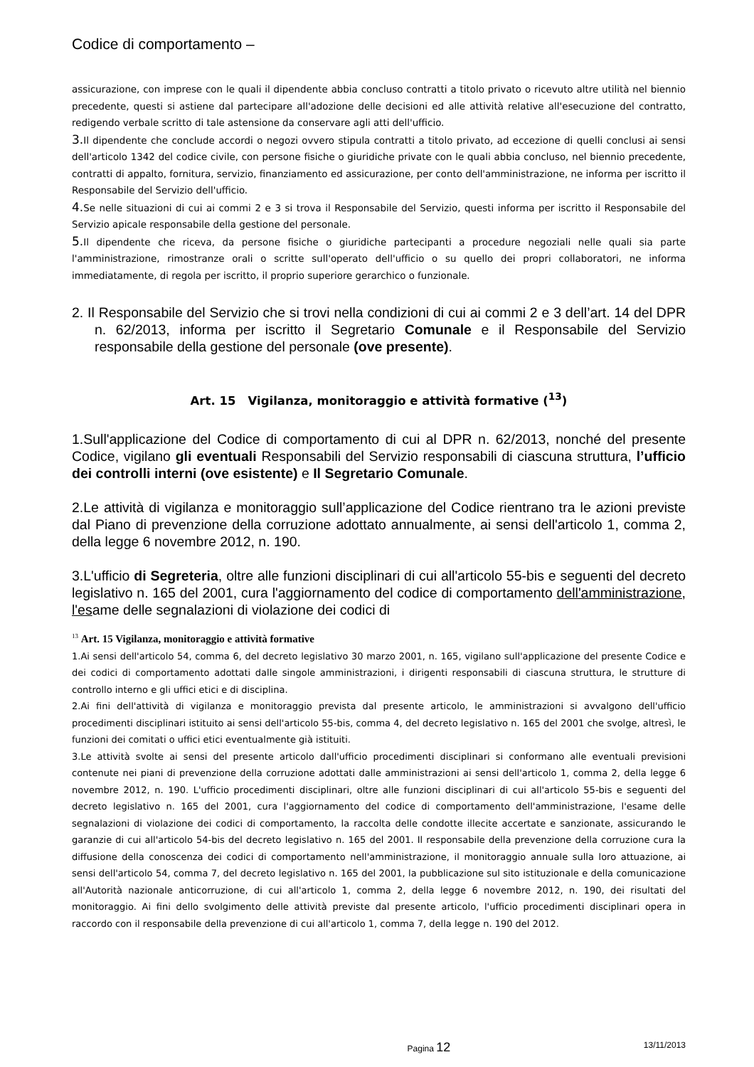Codice di comportamento –
assicurazione, con imprese con le quali il dipendente abbia concluso contratti a titolo privato o ricevuto altre utilità nel biennio precedente, questi si astiene dal partecipare all'adozione delle decisioni ed alle attività relative all'esecuzione del contratto, redigendo verbale scritto di tale astensione da conservare agli atti dell'ufficio.
3. Il dipendente che conclude accordi o negozi ovvero stipula contratti a titolo privato, ad eccezione di quelli conclusi ai sensi dell'articolo 1342 del codice civile, con persone fisiche o giuridiche private con le quali abbia concluso, nel biennio precedente, contratti di appalto, fornitura, servizio, finanziamento ed assicurazione, per conto dell'amministrazione, ne informa per iscritto il Responsabile del Servizio dell'ufficio.
4. Se nelle situazioni di cui ai commi 2 e 3 si trova il Responsabile del Servizio, questi informa per iscritto il Responsabile del Servizio apicale responsabile della gestione del personale.
5. Il dipendente che riceva, da persone fisiche o giuridiche partecipanti a procedure negoziali nelle quali sia parte l'amministrazione, rimostranze orali o scritte sull'operato dell'ufficio o su quello dei propri collaboratori, ne informa immediatamente, di regola per iscritto, il proprio superiore gerarchico o funzionale.
2. Il Responsabile del Servizio che si trovi nella condizioni di cui ai commi 2 e 3 dell’art. 14 del DPR n. 62/2013, informa per iscritto il Segretario Comunale e il Responsabile del Servizio responsabile della gestione del personale (ove presente).
Art. 15 Vigilanza, monitoraggio e attività formative (<sup>13</sup>)
1.Sull'applicazione del Codice di comportamento di cui al DPR n. 62/2013, nonché del presente Codice, vigilano gli eventuali Responsabili del Servizio responsabili di ciascuna struttura, l’ufficio dei controlli interni (ove esistente) e Il Segretario Comunale.
2.Le attività di vigilanza e monitoraggio sull’applicazione del Codice rientrano tra le azioni previste dal Piano di prevenzione della corruzione adottato annualmente, ai sensi dell'articolo 1, comma 2, della legge 6 novembre 2012, n. 190.
3.L'ufficio di Segreteria, oltre alle funzioni disciplinari di cui all'articolo 55-bis e seguenti del decreto legislativo n. 165 del 2001, cura l'aggiornamento del codice di comportamento dell'amministrazione, l'esame delle segnalazioni di violazione dei codici di
<sup>13</sup> Art. 15 Vigilanza, monitoraggio e attività formative
1.Ai sensi dell'articolo 54, comma 6, del decreto legislativo 30 marzo 2001, n. 165, vigilano sull'applicazione del presente Codice e dei codici di comportamento adottati dalle singole amministrazioni, i dirigenti responsabili di ciascuna struttura, le strutture di controllo interno e gli uffici etici e di disciplina.
2.Ai fini dell'attività di vigilanza e monitoraggio prevista dal presente articolo, le amministrazioni si avvalgono dell'ufficio procedimenti disciplinari istituito ai sensi dell'articolo 55-bis, comma 4, del decreto legislativo n. 165 del 2001 che svolge, altresì, le funzioni dei comitati o uffici etici eventualmente già istituiti.
3.Le attività svolte ai sensi del presente articolo dall'ufficio procedimenti disciplinari si conformano alle eventuali previsioni contenute nei piani di prevenzione della corruzione adottati dalle amministrazioni ai sensi dell'articolo 1, comma 2, della legge 6 novembre 2012, n. 190. L'ufficio procedimenti disciplinari, oltre alle funzioni disciplinari di cui all'articolo 55-bis e seguenti del decreto legislativo n. 165 del 2001, cura l'aggiornamento del codice di comportamento dell'amministrazione, l'esame delle segnalazioni di violazione dei codici di comportamento, la raccolta delle condotte illecite accertate e sanzionate, assicurando le garanzie di cui all'articolo 54-bis del decreto legislativo n. 165 del 2001. Il responsabile della prevenzione della corruzione cura la diffusione della conoscenza dei codici di comportamento nell'amministrazione, il monitoraggio annuale sulla loro attuazione, ai sensi dell'articolo 54, comma 7, del decreto legislativo n. 165 del 2001, la pubblicazione sul sito istituzionale e della comunicazione all'Autorità nazionale anticorruzione, di cui all'articolo 1, comma 2, della legge 6 novembre 2012, n. 190, dei risultati del monitoraggio. Ai fini dello svolgimento delle attività previste dal presente articolo, l'ufficio procedimenti disciplinari opera in raccordo con il responsabile della prevenzione di cui all'articolo 1, comma 7, della legge n. 190 del 2012.
Pagina 12 13/11/2013